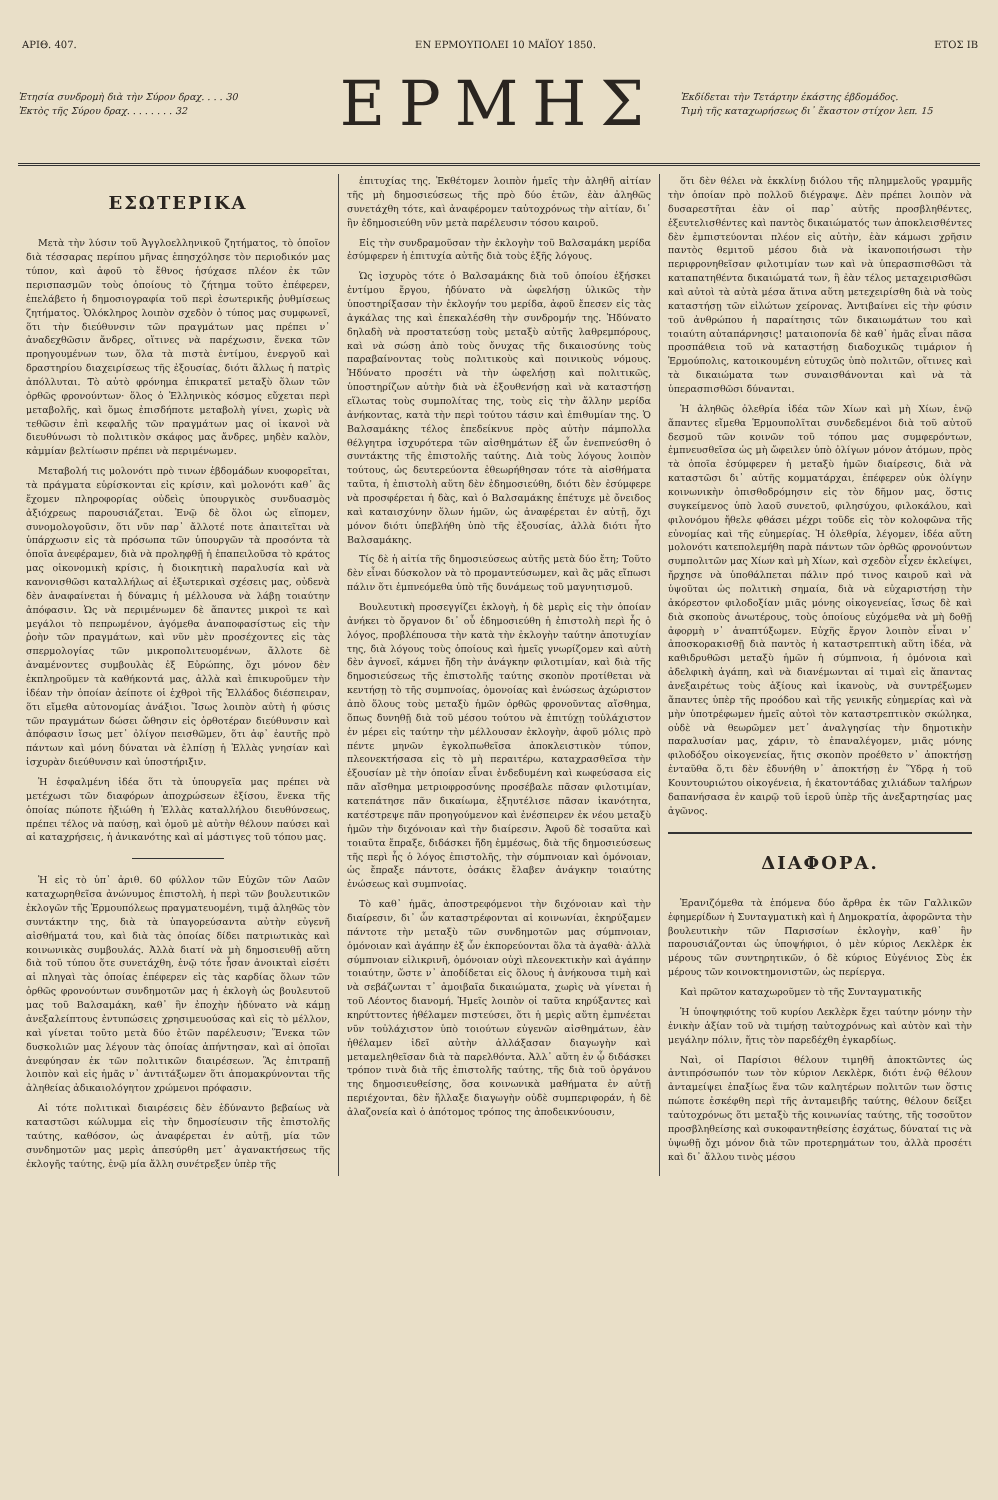ΑΡΙΘ. 407. ΕΝ ΕΡΜΟΥΠΟΛΕΙ 10 ΜΑΪΟΥ 1850. ΕΤΟΣ ΙΒ
Ἐτησία συνδρομὴ διὰ τὴν Σύρον δραχ. . . . 30
Ἐκτὸς τῆς Σύρου δραχ. . . . . . . . 32
ΕΡΜΗΣ
Ἐκδίδεται τὴν Τετάρτην ἑκάστης ἑβδομάδος.
Τιμὴ τῆς καταχωρήσεως δι᾽ ἕκαστον στίχον λεπ. 15
ΕΣΩΤΕΡΙΚΑ
Μετὰ τὴν λύσιν τοῦ Ἀγγλοελληνικοῦ ζητήματος, τὸ ὁποῖον διὰ τέσσαρας περίπου μῆνας ἐπησχόλησε τὸν περιοδικόν μας τύπον, καὶ ἀφοῦ τὸ ἔθνος ἡσύχασε πλέον ἐκ τῶν περισπασμῶν τοὺς ὁποίους τὸ ζήτημα τοῦτο ἐπέφερεν, ἐπελάβετο ἡ δημοσιογραφία τοῦ περὶ ἐσωτερικῆς ῥυθμίσεως ζητήματος. Ὁλόκληρος λοιπὸν σχεδὸν ὁ τύπος μας συμφωνεῖ, ὅτι τὴν διεύθυνσιν τῶν πραγμάτων μας πρέπει ν᾽ ἀναδεχθῶσιν ἄνδρες, οἵτινες νὰ παρέχωσιν, ἕνεκα τῶν προηγουμένων των, ὅλα τὰ πιστὰ ἐντίμου, ἐνεργοῦ καὶ δραστηρίου διαχειρίσεως τῆς ἐξουσίας, διότι ἄλλως ἡ πατρὶς ἀπόλλυται. Τὸ αὐτὸ φρόνημα ἐπικρατεῖ μεταξὺ ὅλων τῶν ὀρθῶς φρονούντων· ὅλος ὁ Ἑλληνικὸς κόσμος εὔχεται περὶ μεταβολῆς, καὶ ὅμως ἐπισδήποτε μεταβολὴ γίνει, χωρὶς νὰ τεθῶσιν ἐπὶ κεφαλῆς τῶν πραγμάτων μας οἱ ἱκανοὶ νὰ διευθύνωσι τὸ πολιτικὸν σκάφος μας ἄνδρες, μηδὲν καλὸν, κἀμμίαν βελτίωσιν πρέπει νὰ περιμένωμεν.
Μεταβολή τις μολονότι πρὸ τινων ἑβδομάδων κυοφορεῖται, τὰ πράγματα εὑρίσκονται εἰς κρίσιν, καὶ μολονότι καθ᾽ ἃς ἔχομεν πληροφορίας οὐδεὶς ὑπουργικὸς συνδυασμὸς ἀξιόχρεως παρουσιάζεται. Ἐνῷ δὲ ὅλοι ὡς εἴπομεν, συνομολογοῦσιν, ὅτι νῦν παρ᾽ ἄλλοτέ ποτε ἀπαιτεῖται νὰ ὑπάρχωσιν εἰς τὰ πρόσωπα τῶν ὑπουργῶν τὰ προσόντα τὰ ὁποῖα ἀνεφέραμεν, διὰ νὰ προληφθῇ ἡ ἐπαπειλοῦσα τὸ κράτος μας οἰκονομικὴ κρίσις, ἡ διοικητικὴ παραλυσία καὶ νὰ κανονισθῶσι καταλλήλως αἱ ἐξωτερικαὶ σχέσεις μας, οὐδενὰ δὲν ἀναφαίνεται ἡ δύναμις ἡ μέλλουσα νὰ λάβῃ τοιαύτην ἀπόφασιν. Ὡς νὰ περιμένωμεν δὲ ἅπαντες μικροὶ τε καὶ μεγάλοι τὸ πεπρωμένον, ἀγόμεθα ἀναποφασίστως εἰς τὴν ῥοὴν τῶν πραγμάτων, καὶ νῦν μὲν προσέχοντες εἰς τὰς σπερμολογίας τῶν μικροπολιτευομένων, ἄλλοτε δὲ ἀναμένοντες συμβουλὰς ἐξ Εὐρώπης, ὄχι μόνον δὲν ἐκπληροῦμεν τὰ καθήκοντά μας, ἀλλὰ καὶ ἐπικυροῦμεν τὴν ἰδέαν τὴν ὁποίαν ἀείποτε οἱ ἐχθροὶ τῆς Ἑλλάδος διέσπειραν, ὅτι εἴμεθα αὐτονομίας ἀνάξιοι. Ἴσως λοιπὸν αὐτὴ ἡ φύσις τῶν πραγμάτων δώσει ὤθησιν εἰς ὀρθοτέραν διεύθυνσιν καὶ ἀπόφασιν ἴσως μετ᾽ ὀλίγον πεισθῶμεν, ὅτι ἀφ᾽ ἑαυτῆς πρὸ πάντων καὶ μόνη δύναται νὰ ἐλπίσῃ ἡ Ἑλλὰς γνησίαν καὶ ἰσχυρὰν διεύθυνσιν καὶ ὑποστήριξιν.
Ἡ ἐσφαλμένη ἰδέα ὅτι τὰ ὑπουργεῖα μας πρέπει νὰ μετέχωσι τῶν διαφόρων ἀποχρώσεων ἐξίσου, ἕνεκα τῆς ὁποίας πώποτε ἠξιώθη ἡ Ἑλλὰς καταλλήλου διευθύνσεως, πρέπει τέλος νὰ παύσῃ, καὶ ὁμοῦ μὲ αὐτὴν θέλουν παύσει καὶ αἱ καταχρήσεις, ἡ ἀνικανότης καὶ αἱ μάστιγες τοῦ τόπου μας.
Ἡ εἰς τὸ ὑπ᾽ ἀριθ. 60 φύλλον τῶν Εὐχῶν τῶν Λαῶν καταχωρηθεῖσα ἀνώνυμος ἐπιστολὴ, ἡ περὶ τῶν βουλευτικῶν ἐκλογῶν τῆς Ἑρμουπόλεως πραγματευομένη, τιμᾷ ἀληθῶς τὸν συντάκτην της, διὰ τὰ ὑπαγορεύσαντα αὐτὴν εὐγενῆ αἰσθήματά του, καὶ διὰ τὰς ὁποίας δίδει πατριωτικὰς καὶ κοινωνικὰς συμβουλάς. Ἀλλὰ διατί νὰ μὴ δημοσιευθῇ αὕτη διὰ τοῦ τύπου ὅτε συνετάχθη, ἐνῷ τότε ἦσαν ἀνοικταὶ εἰσέτι αἱ πληγαὶ τὰς ὁποίας ἐπέφερεν εἰς τὰς καρδίας ὅλων τῶν ὀρθῶς φρονούντων συνδημοτῶν μας ἡ ἐκλογὴ ὡς βουλευτοῦ μας τοῦ Βαλσαμάκη, καθ᾽ ἣν ἐποχὴν ἠδύνατο νὰ κάμῃ ἀνεξαλείπτους ἐντυπώσεις χρησιμευούσας καὶ εἰς τὸ μέλλον, καὶ γίνεται τοῦτο μετὰ δύο ἐτῶν παρέλευσιν; Ἕνεκα τῶν δυσκολιῶν μας λέγουν τὰς ὁποίας ἀπήντησαν, καὶ αἱ ὁποῖαι ἀνεφύησαν ἐκ τῶν πολιτικῶν διαιρέσεων. Ἂς ἐπιτραπῇ λοιπὸν καὶ εἰς ἡμᾶς ν᾽ ἀντιτάξωμεν ὅτι ἀπομακρύνονται τῆς ἀληθείας ἀδικαιολόγητον χρώμενοι πρόφασιν.
Αἱ τότε πολιτικαὶ διαιρέσεις δὲν ἐδύναντο βεβαίως νὰ καταστῶσι κώλυμμα εἰς τὴν δημοσίευσιν τῆς ἐπιστολῆς ταύτης, καθόσον, ὡς ἀναφέρεται ἐν αὐτῇ, μία τῶν συνδημοτῶν μας μερὶς ἀπεσύρθη μετ᾽ ἀγανακτήσεως τῆς ἐκλογῆς ταύτης, ἐνῷ μία ἄλλη συνέτρεξεν ὑπὲρ τῆς
ἐπιτυχίας της. Ἐκθέτομεν λοιπὸν ἡμεῖς τὴν ἀληθῆ αἰτίαν τῆς μὴ δημοσιεύσεως τῆς πρὸ δύο ἐτῶν, ἐὰν ἀληθῶς συνετάχθη τότε, καὶ ἀναφέρομεν ταὐτοχρόνως τὴν αἰτίαν, δι᾽ ἣν ἐδημοσιεύθη νῦν μετὰ παρέλευσιν τόσου καιροῦ.
Εἰς τὴν συνδραμοῦσαν τὴν ἐκλογὴν τοῦ Βαλσαμάκη μερίδα ἐσύμφερεν ἡ ἐπιτυχία αὐτῆς διὰ τοὺς ἑξῆς λόγους.
Ὡς ἰσχυρὸς τότε ὁ Βαλσαμάκης διὰ τοῦ ὁποίου ἐξήσκει ἐντίμου ἔργου, ἠδύνατο νὰ ὠφελήσῃ ὑλικῶς τὴν ὑποστηρίξασαν τὴν ἐκλογήν του μερίδα, ἀφοῦ ἔπεσεν εἰς τὰς ἀγκάλας της καὶ ἐπεκαλέσθη τὴν συνδρομήν της. Ἠδύνατο δηλαδὴ νὰ προστατεύσῃ τοὺς μεταξὺ αὐτῆς λαθρεμπόρους, καὶ νὰ σώσῃ ἀπὸ τοὺς ὄνυχας τῆς δικαιοσύνης τοὺς παραβαίνοντας τοὺς πολιτικοὺς καὶ ποινικοὺς νόμους. Ἠδύνατο προσέτι νὰ τὴν ὠφελήσῃ καὶ πολιτικῶς, ὑποστηρίζων αὐτὴν διὰ νὰ ἐξουθενήσῃ καὶ νὰ καταστήσῃ εἵλωτας τοὺς συμπολίτας της, τοὺς εἰς τὴν ἄλλην μερίδα ἀνήκοντας, κατὰ τὴν περὶ τούτου τάσιν καὶ ἐπιθυμίαν της. Ὁ Βαλσαμάκης τέλος ἐπεδείκνυε πρὸς αὐτὴν πάμπολλα θέλγητρα ἰσχυρότερα τῶν αἰσθημάτων ἐξ ὧν ἐνεπνεύσθη ὁ συντάκτης τῆς ἐπιστολῆς ταύτης. Διὰ τοὺς λόγους λοιπὸν τούτους, ὡς δευτερεύοντα ἐθεωρήθησαν τότε τὰ αἰσθήματα ταῦτα, ἡ ἐπιστολὴ αὕτη δὲν ἐδημοσιεύθη, διότι δὲν ἐσύμφερε νὰ προσφέρεται ἡ δὰς, καὶ ὁ Βαλσαμάκης ἐπέτυχε μὲ ὄνειδος καὶ καταισχύνην ὅλων ἡμῶν, ὡς ἀναφέρεται ἐν αὐτῇ, ὄχι μόνον διότι ὑπεβλήθη ὑπὸ τῆς ἐξουσίας, ἀλλὰ διότι ἦτο Βαλσαμάκης.
Τίς δὲ ἡ αἰτία τῆς δημοσιεύσεως αὐτῆς μετὰ δύο ἔτη; Τοῦτο δὲν εἶναι δύσκολον νὰ τὸ προμαντεύσωμεν, καὶ ἂς μᾶς εἴπωσι πάλιν ὅτι ἐμπνεόμεθα ὑπὸ τῆς δυνάμεως τοῦ μαγνητισμοῦ.
Βουλευτικὴ προσεγγίζει ἐκλογὴ, ἡ δὲ μερὶς εἰς τὴν ὁποίαν ἀνήκει τὸ ὄργανον δι᾽ οὗ ἐδημοσιεύθη ἡ ἐπιστολὴ περὶ ἧς ὁ λόγος, προβλέπουσα τὴν κατὰ τὴν ἐκλογὴν ταύτην ἀποτυχίαν της, διὰ λόγους τοὺς ὁποίους καὶ ἡμεῖς γνωρίζομεν καὶ αὐτὴ δὲν ἀγνοεῖ, κάμνει ἤδη τὴν ἀνάγκην φιλοτιμίαν, καὶ διὰ τῆς δημοσιεύσεως τῆς ἐπιστολῆς ταύτης σκοπὸν προτίθεται νὰ κεντήσῃ τὸ τῆς συμπνοίας, ὁμονοίας καὶ ἑνώσεως ἀχώριστον ἀπὸ ὅλους τοὺς μεταξὺ ἡμῶν ὀρθῶς φρονοῦντας αἴσθημα, ὅπως δυνηθῇ διὰ τοῦ μέσου τούτου νὰ ἐπιτύχῃ τοὐλάχιστον ἐν μέρει εἰς ταύτην τὴν μέλλουσαν ἐκλογὴν, ἀφοῦ μόλις πρὸ πέντε μηνῶν ἐγκολπωθεῖσα ἀποκλειστικὸν τύπον, πλεονεκτήσασα εἰς τὸ μὴ περαιτέρω, καταχρασθεῖσα τὴν ἐξουσίαν μὲ τὴν ὁποίαν εἶναι ἐνδεδυμένη καὶ κωφεύσασα εἰς πᾶν αἴσθημα μετριοφροσύνης προσέβαλε πᾶσαν φιλοτιμίαν, κατεπάτησε πᾶν δικαίωμα, ἐξηυτέλισε πᾶσαν ἱκανότητα, κατέστρεψε πᾶν προηγούμενον καὶ ἐνέσπειρεν ἐκ νέου μεταξὺ ἡμῶν τὴν διχόνοιαν καὶ τὴν διαίρεσιν. Ἀφοῦ δὲ τοσαῦτα καὶ τοιαῦτα ἔπραξε, διδάσκει ἤδη ἐμμέσως, διὰ τῆς δημοσιεύσεως τῆς περὶ ἧς ὁ λόγος ἐπιστολῆς, τὴν σύμπνοιαν καὶ ὁμόνοιαν, ὡς ἔπραξε πάντοτε, ὁσάκις ἔλαβεν ἀνάγκην τοιαύτης ἑνώσεως καὶ συμπνοίας.
Τὸ καθ᾽ ἡμᾶς, ἀποστρεφόμενοι τὴν διχόνοιαν καὶ τὴν διαίρεσιν, δι᾽ ὧν καταστρέφονται αἱ κοινωνίαι, ἐκηρύξαμεν πάντοτε τὴν μεταξὺ τῶν συνδημοτῶν μας σύμπνοιαν, ὁμόνοιαν καὶ ἀγάπην ἐξ ὧν ἐκπορεύονται ὅλα τὰ ἀγαθὰ· ἀλλὰ σύμπνοιαν εἰλικρινῆ, ὁμόνοιαν οὐχὶ πλεονεκτικὴν καὶ ἀγάπην τοιαύτην, ὥστε ν᾽ ἀποδίδεται εἰς ὅλους ἡ ἀνήκουσα τιμὴ καὶ νὰ σεβάζωνται τ᾽ ἀμοιβαῖα δικαιώματα, χωρὶς νὰ γίνεται ἡ τοῦ Λέοντος διανομή. Ἡμεῖς λοιπὸν οἱ ταῦτα κηρύξαντες καὶ κηρύττοντες ἠθέλαμεν πιστεύσει, ὅτι ἡ μερὶς αὕτη ἐμπνέεται νῦν τοὐλάχιστον ὑπὸ τοιούτων εὐγενῶν αἰσθημάτων, ἐὰν ἠθέλαμεν ἰδεῖ αὐτὴν ἀλλάξασαν διαγωγὴν καὶ μεταμεληθεῖσαν διὰ τὰ παρελθόντα. Ἀλλ᾽ αὕτη ἐν ᾧ διδάσκει τρόπον τινὰ διὰ τῆς ἐπιστολῆς ταύτης, τῆς διὰ τοῦ ὀργάνου της δημοσιευθείσης, ὅσα κοινωνικὰ μαθήματα ἐν αὐτῇ περιέχονται, δὲν ἤλλαξε διαγωγὴν οὐδὲ συμπεριφοράν, ἡ δὲ ἀλαζονεία καὶ ὁ ἀπότομος τρόπος της ἀποδεικνύουσιν,
ὅτι δὲν θέλει νὰ ἐκκλίνῃ διόλου τῆς πλημμελοῦς γραμμῆς τὴν ὁποίαν πρὸ πολλοῦ διέγραψε. Δὲν πρέπει λοιπὸν νὰ δυσαρεστῆται ἐὰν οἱ παρ᾽ αὐτῆς προσβληθέντες, ἐξευτελισθέντες καὶ παντὸς δικαιώματός των ἀποκλεισθέντες δὲν ἐμπιστεύονται πλέον εἰς αὐτὴν, ἐὰν κάμωσι χρῆσιν παντὸς θεμιτοῦ μέσου διὰ νὰ ἱκανοποιήσωσι τὴν περιφρονηθεῖσαν φιλοτιμίαν των καὶ νὰ ὑπερασπισθῶσι τὰ καταπατηθέντα δικαιώματά των, ἢ ἐὰν τέλος μεταχειρισθῶσι καὶ αὐτοὶ τὰ αὐτὰ μέσα ἅτινα αὕτη μετεχειρίσθη διὰ νὰ τοὺς καταστήσῃ τῶν εἱλώτων χείρονας. Ἀντιβαίνει εἰς τὴν φύσιν τοῦ ἀνθρώπου ἡ παραίτησις τῶν δικαιωμάτων του καὶ τοιαύτη αὐταπάρνησις! ματαιοπονία δὲ καθ᾽ ἡμᾶς εἶναι πᾶσα προσπάθεια τοῦ νὰ καταστήσῃ διαδοχικῶς τιμάριον ἡ Ἑρμούπολις, κατοικουμένη εὐτυχῶς ὑπὸ πολιτῶν, οἵτινες καὶ τὰ δικαιώματα των συναισθάνονται καὶ νὰ τὰ ὑπερασπισθῶσι δύνανται.
Ἡ ἀληθῶς ὀλεθρία ἰδέα τῶν Χίων καὶ μὴ Χίων, ἐνῷ ἅπαντες εἴμεθα Ἑρμουπολῖται συνδεδεμένοι διὰ τοῦ αὐτοῦ δεσμοῦ τῶν κοινῶν τοῦ τόπου μας συμφερόντων, ἐμπνευσθεῖσα ὡς μὴ ὤφειλεν ὑπὸ ὀλίγων μόνον ἀτόμων, πρὸς τὰ ὁποῖα ἐσύμφερεν ἡ μεταξὺ ἡμῶν διαίρεσις, διὰ νὰ καταστῶσι δι᾽ αὐτῆς κομματάρχαι, ἐπέφερεν οὐκ ὀλίγην κοινωνικὴν ὀπισθοδρόμησιν εἰς τὸν δῆμον μας, ὅστις συγκείμενος ὑπὸ λαοῦ συνετοῦ, φιλησύχου, φιλοκάλου, καὶ φιλονόμου ἤθελε φθάσει μέχρι τοῦδε εἰς τὸν κολοφῶνα τῆς εὐνομίας καὶ τῆς εὐημερίας. Ἡ ὀλεθρία, λέγομεν, ἰδέα αὕτη μολονότι κατεπολεμήθη παρὰ πάντων τῶν ὀρθῶς φρονούντων συμπολιτῶν μας Χίων καὶ μὴ Χίων, καὶ σχεδὸν εἶχεν ἐκλείψει, ἤρχησε νὰ ὑποθάλπεται πάλιν πρό τινος καιροῦ καὶ νὰ ὑψοῦται ὡς πολιτικὴ σημαία, διὰ νὰ εὐχαριστήσῃ τὴν ἀκόρεστον φιλοδοξίαν μιᾶς μόνης οἰκογενείας, ἴσως δὲ καὶ διὰ σκοποὺς ἀνωτέρους, τοὺς ὁποίους εὐχόμεθα νὰ μὴ δοθῇ ἀφορμὴ ν᾽ ἀναπτύξωμεν. Εὐχῆς ἔργον λοιπὸν εἶναι ν᾽ ἀποσκορακισθῇ διὰ παντὸς ἡ καταστρεπτικὴ αὕτη ἰδέα, νὰ καθιδρυθῶσι μεταξὺ ἡμῶν ἡ σύμπνοια, ἡ ὁμόνοια καὶ ἀδελφικὴ ἀγάπη, καὶ νὰ διανέμωνται αἱ τιμαὶ εἰς ἅπαντας ἀνεξαιρέτως τοὺς ἀξίους καὶ ἱκανοὺς, νὰ συντρέξωμεν ἅπαντες ὑπὲρ τῆς προόδου καὶ τῆς γενικῆς εὐημερίας καὶ νὰ μὴν ὑποτρέφωμεν ἡμεῖς αὐτοὶ τὸν καταστρεπτικὸν σκώληκα, οὐδὲ νὰ θεωρῶμεν μετ᾽ ἀναλγησίας τὴν δημοτικὴν παραλυσίαν μας, χάριν, τὸ ἐπαναλέγομεν, μιᾶς μόνης φιλοδόξου οἰκογενείας, ἥτις σκοπὸν προέθετο ν᾽ ἀποκτήσῃ ἐνταῦθα ὅ,τι δὲν ἐδυνήθη ν᾽ ἀποκτήσῃ ἐν Ὕδρᾳ ἡ τοῦ Κουντουριώτου οἰκογένεια, ἡ ἑκατοντάδας χιλιάδων ταλήρων δαπανήσασα ἐν καιρῷ τοῦ ἱεροῦ ὑπὲρ τῆς ἀνεξαρτησίας μας ἀγῶνος.
ΔΙΑΦΟΡΑ.
Ἐρανιζόμεθα τὰ ἑπόμενα δύο ἄρθρα ἐκ τῶν Γαλλικῶν ἐφημερίδων ἡ Συνταγματικὴ καὶ ἡ Δημοκρατία, ἀφορῶντα τὴν βουλευτικὴν τῶν Παρισσίων ἐκλογὴν, καθ᾽ ἣν παρουσιάζονται ὡς ὑποψήφιοι, ὁ μὲν κύριος Λεκλὲρκ ἐκ μέρους τῶν συντηρητικῶν, ὁ δὲ κύριος Εὐγένιος Σὺς ἐκ μέρους τῶν κοινοκτημονιστῶν, ὡς περίεργα.
Καὶ πρῶτον καταχωροῦμεν τὸ τῆς Συνταγματικῆς
Ἡ ὑποψηφιότης τοῦ κυρίου Λεκλὲρκ ἔχει ταύτην μόνην τὴν ἐνικὴν ἀξίαν τοῦ νὰ τιμήσῃ ταὐτοχρόνως καὶ αὐτὸν καὶ τὴν μεγάλην πόλιν, ἥτις τὸν παρεδέχθη ἐγκαρδίως.
Ναὶ, οἱ Παρίσιοι θέλουν τιμηθῆ ἀποκτῶντες ὡς ἀντιπρόσωπόν των τὸν κύριον Λεκλὲρκ, διότι ἐνῷ θέλουν ἀνταμείψει ἐπαξίως ἕνα τῶν καλητέρων πολιτῶν των ὅστις πώποτε ἐσκέφθη περὶ τῆς ἀνταμειβῆς ταύτης, θέλουν δείξει ταὐτοχρόνως ὅτι μεταξὺ τῆς κοινωνίας ταύτης, τῆς τοσοῦτον προσβληθείσης καὶ συκοφαντηθείσης ἐσχάτως, δύναταί τις νὰ ὑψωθῇ ὄχι μόνον διὰ τῶν προτερημάτων του, ἀλλὰ προσέτι καὶ δι᾽ ἄλλου τινὸς μέσου